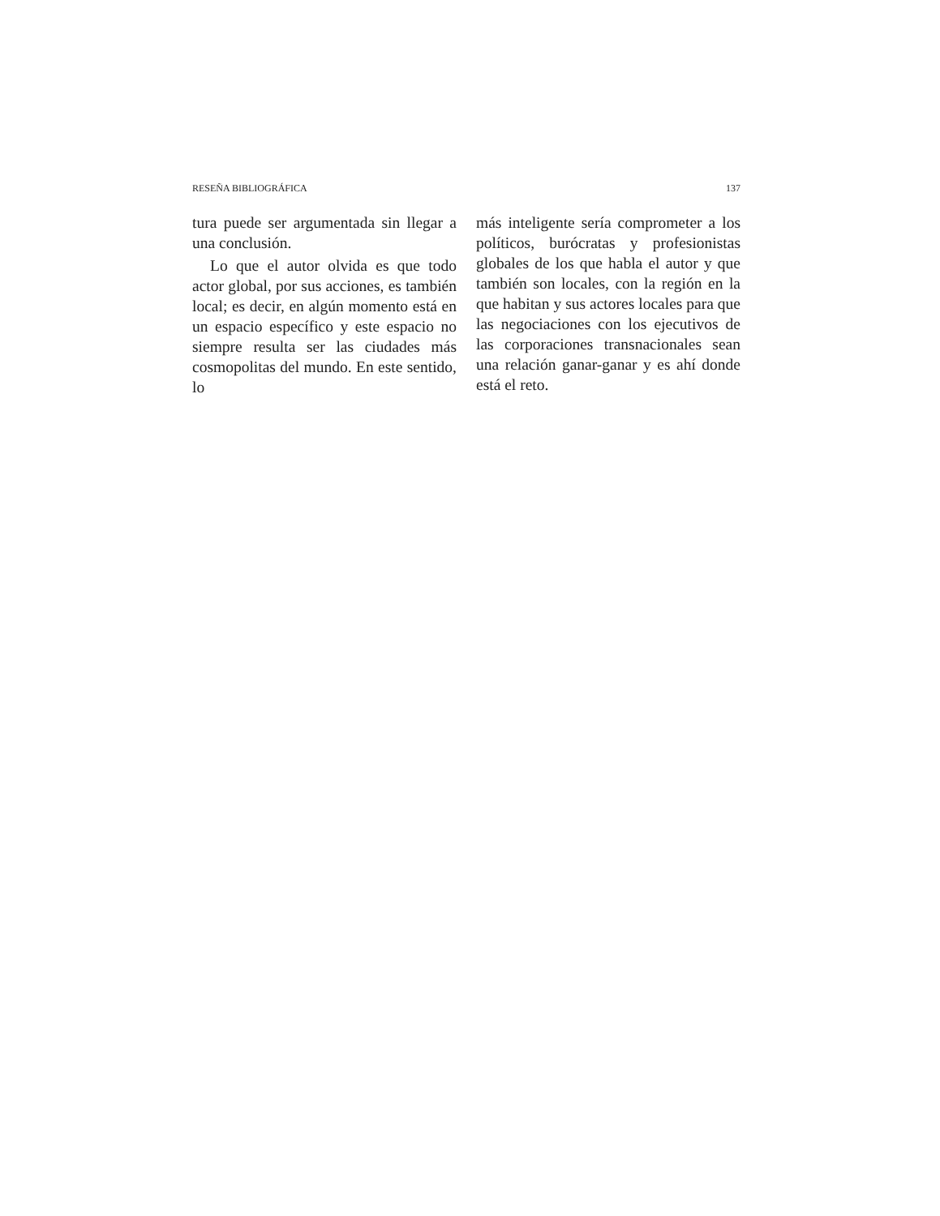RESEÑA BIBLIOGRÁFICA 137
tura puede ser argumentada sin llegar a una conclusión.
Lo que el autor olvida es que todo actor global, por sus acciones, es también local; es decir, en algún momento está en un espacio específico y este espacio no siempre resulta ser las ciudades más cosmopolitas del mundo. En este sentido, lo
más inteligente sería comprometer a los políticos, burócratas y profesionistas globales de los que habla el autor y que también son locales, con la región en la que habitan y sus actores locales para que las negociaciones con los ejecutivos de las corporaciones transnacionales sean una relación ganar-ganar y es ahí donde está el reto.